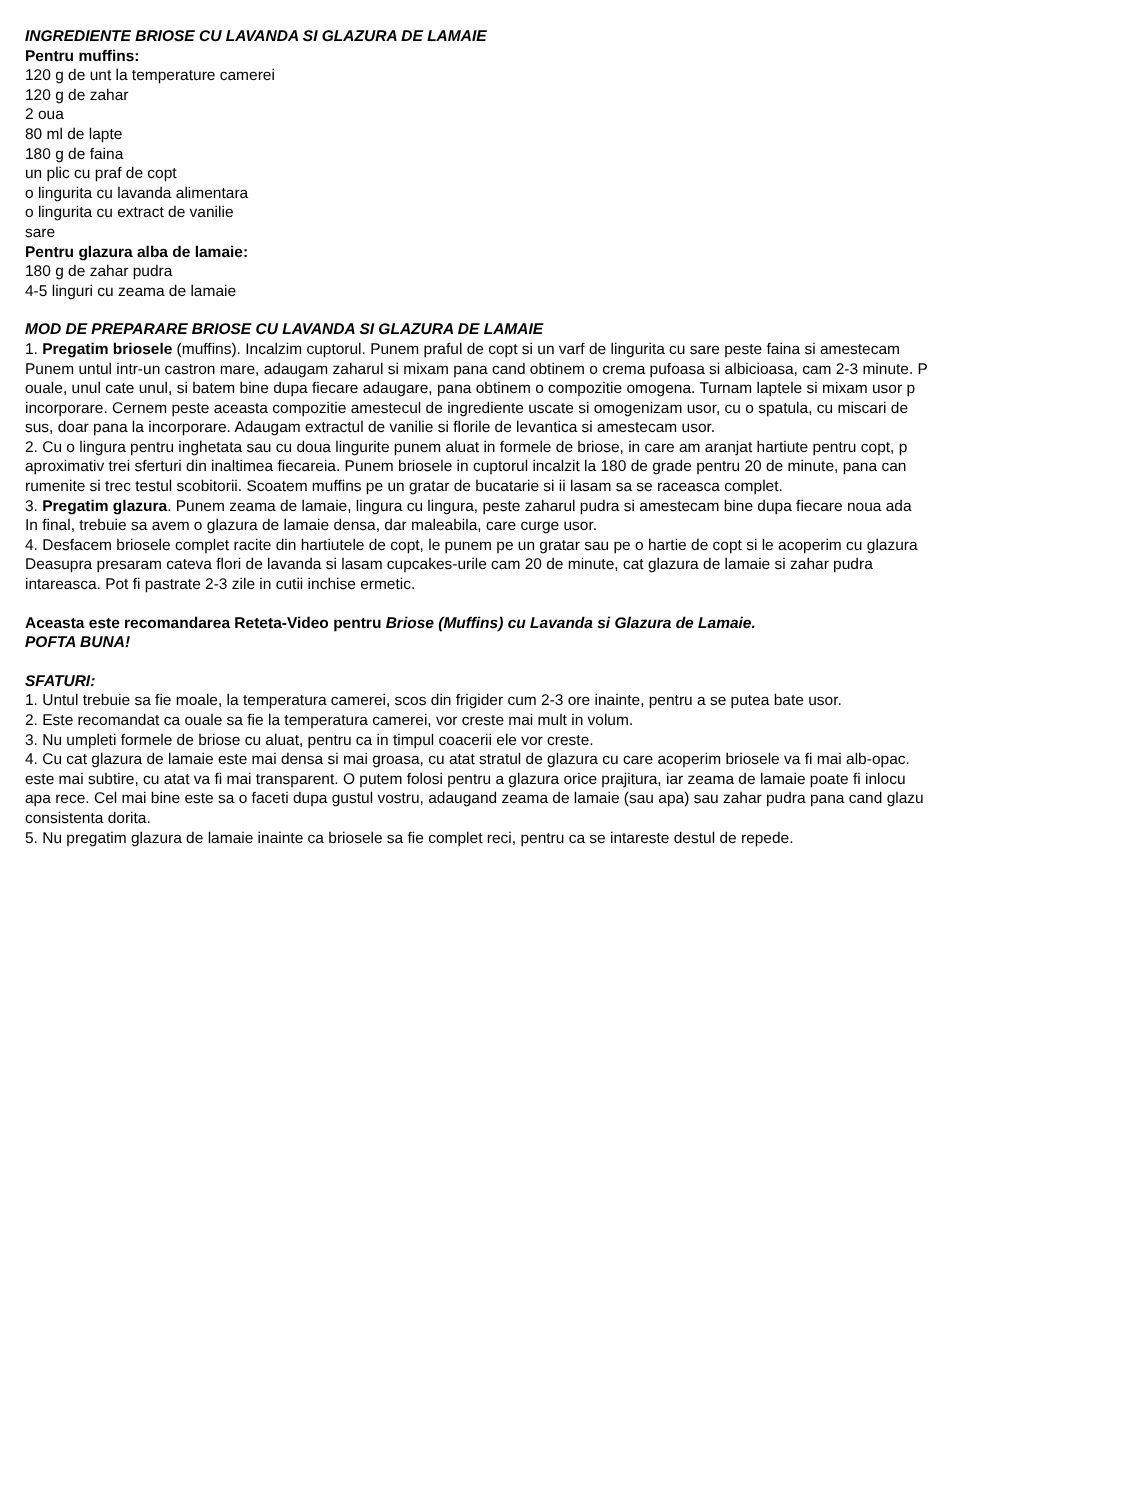INGREDIENTE BRIOSE CU LAVANDA SI GLAZURA DE LAMAIE
Pentru muffins:
120 g de unt la temperature camerei
120 g de zahar
2 oua
80 ml de lapte
180 g de faina
un plic cu praf de copt
o lingurita cu lavanda alimentara
o lingurita cu extract de vanilie
sare
Pentru glazura alba de lamaie:
180 g de zahar pudra
4-5 linguri cu zeama de lamaie
MOD DE PREPARARE BRIOSE CU LAVANDA SI GLAZURA DE LAMAIE
1. Pregatim briosele (muffins). Incalzim cuptorul. Punem praful de copt si un varf de lingurita cu sare peste faina si amestecam
Punem untul intr-un castron mare, adaugam zaharul si mixam pana cand obtinem o crema pufoasa si albicioasa, cam 2-3 minute. P
ouale, unul cate unul, si batem bine dupa fiecare adaugare, pana obtinem o compozitie omogena. Turnam laptele si mixam usor p
incorporare. Cernem peste aceasta compozitie amestecul de ingrediente uscate si omogenizam usor, cu o spatula, cu miscari de
sus, doar pana la incorporare. Adaugam extractul de vanilie si florile de levantica si amestecam usor.
2. Cu o lingura pentru inghetata sau cu doua lingurite punem aluat in formele de briose, in care am aranjat hartiute pentru copt, p
aproximativ trei sferturi din inaltimea fiecareia. Punem briosele in cuptorul incalzit la 180 de grade pentru 20 de minute, pana can
rumenite si trec testul scobitorii. Scoatem muffins pe un gratar de bucatarie si ii lasam sa se raceasca complet.
3. Pregatim glazura. Punem zeama de lamaie, lingura cu lingura, peste zaharul pudra si amestecam bine dupa fiecare noua ada
In final, trebuie sa avem o glazura de lamaie densa, dar maleabila, care curge usor.
4. Desfacem briosele complet racite din hartiutele de copt, le punem pe un gratar sau pe o hartie de copt si le acoperim cu glazura
Deasupra presaram cateva flori de lavanda si lasam cupcakes-urile cam 20 de minute, cat glazura de lamaie si zahar pudra
intareasca. Pot fi pastrate 2-3 zile in cutii inchise ermetic.
Aceasta este recomandarea Reteta-Video pentru Briose (Muffins) cu Lavanda si Glazura de Lamaie.
POFTA BUNA!
SFATURI:
1. Untul trebuie sa fie moale, la temperatura camerei, scos din frigider cum 2-3 ore inainte, pentru a se putea bate usor.
2. Este recomandat ca ouale sa fie la temperatura camerei, vor creste mai mult in volum.
3. Nu umpleti formele de briose cu aluat, pentru ca in timpul coacerii ele vor creste.
4. Cu cat glazura de lamaie este mai densa si mai groasa, cu atat stratul de glazura cu care acoperim briosele va fi mai alb-opac.
este mai subtire, cu atat va fi mai transparent. O putem folosi pentru a glazura orice prajitura, iar zeama de lamaie poate fi inlocu
apa rece. Cel mai bine este sa o faceti dupa gustul vostru, adaugand zeama de lamaie (sau apa) sau zahar pudra pana cand glazu
consistenta dorita.
5. Nu pregatim glazura de lamaie inainte ca briosele sa fie complet reci, pentru ca se intareste destul de repede.